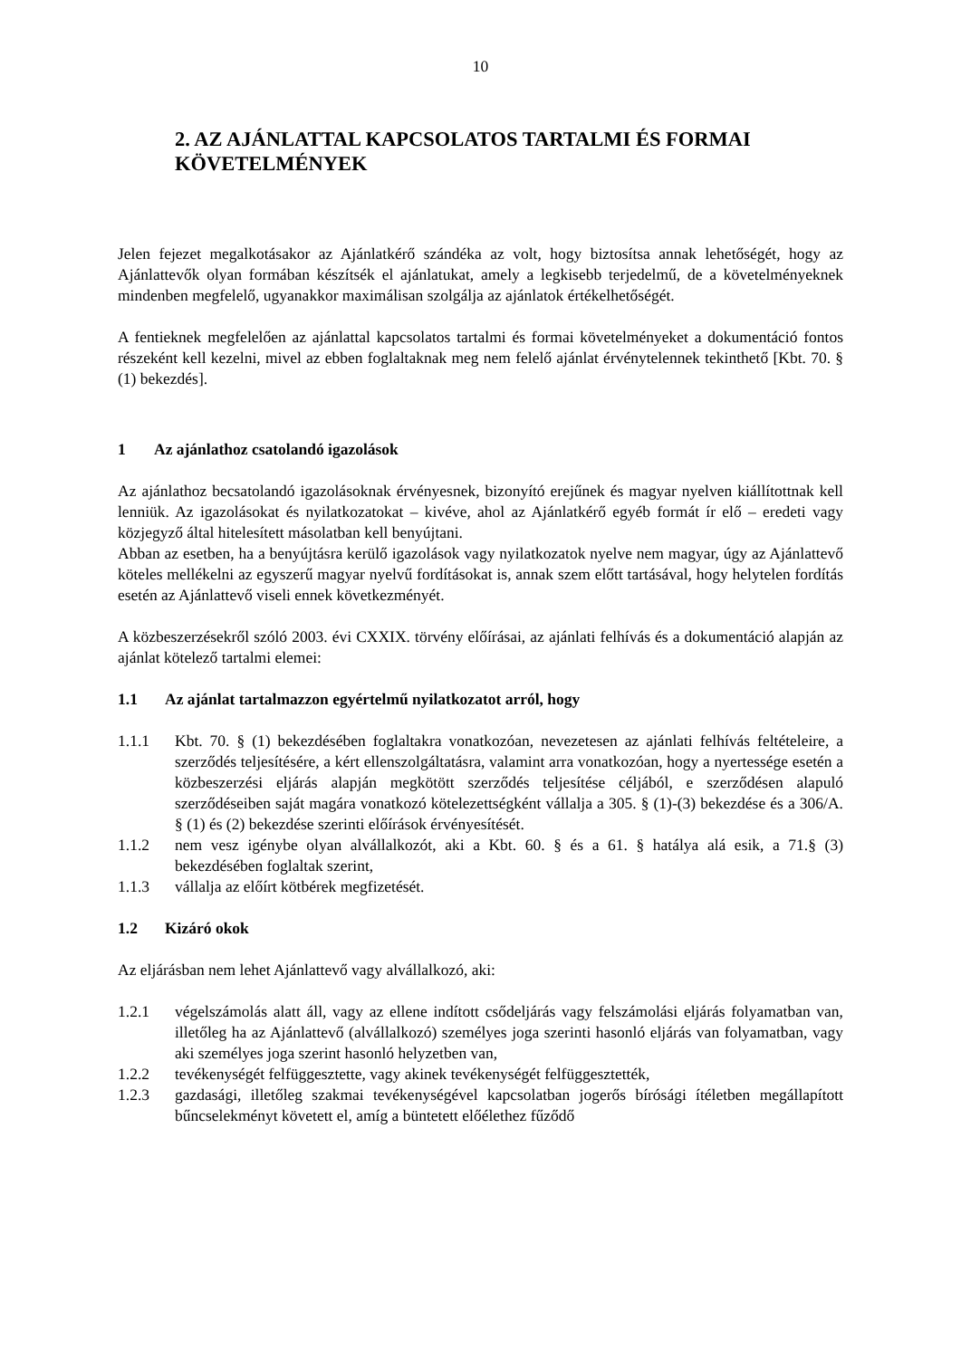10
2. AZ AJÁNLATTAL KAPCSOLATOS TARTALMI ÉS FORMAI KÖVETELMÉNYEK
Jelen fejezet megalkotásakor az Ajánlatkérő szándéka az volt, hogy biztosítsa annak lehetőségét, hogy az Ajánlattevők olyan formában készítsék el ajánlatukat, amely a legkisebb terjedelmű, de a követelményeknek mindenben megfelelő, ugyanakkor maximálisan szolgálja az ajánlatok értékelhetőségét.
A fentieknek megfelelően az ajánlattal kapcsolatos tartalmi és formai követelményeket a dokumentáció fontos részeként kell kezelni, mivel az ebben foglaltaknak meg nem felelő ajánlat érvénytelennek tekinthető [Kbt. 70. § (1) bekezdés].
1 Az ajánlathoz csatolandó igazolások
Az ajánlathoz becsatolandó igazolásoknak érvényesnek, bizonyító erejűnek és magyar nyelven kiállítottnak kell lenniük. Az igazolásokat és nyilatkozatokat – kivéve, ahol az Ajánlatkérő egyéb formát ír elő – eredeti vagy közjegyző által hitelesített másolatban kell benyújtani.
Abban az esetben, ha a benyújtásra kerülő igazolások vagy nyilatkozatok nyelve nem magyar, úgy az Ajánlattevő köteles mellékelni az egyszerű magyar nyelvű fordításokat is, annak szem előtt tartásával, hogy helytelen fordítás esetén az Ajánlattevő viseli ennek következményét.
A közbeszerzésekről szóló 2003. évi CXXIX. törvény előírásai, az ajánlati felhívás és a dokumentáció alapján az ajánlat kötelező tartalmi elemei:
1.1 Az ajánlat tartalmazzon egyértelmű nyilatkozatot arról, hogy
1.1.1 Kbt. 70. § (1) bekezdésében foglaltakra vonatkozóan, nevezetesen az ajánlati felhívás feltételeire, a szerződés teljesítésére, a kért ellenszolgáltatásra, valamint arra vonatkozóan, hogy a nyertessége esetén a közbeszerzési eljárás alapján megkötött szerződés teljesítése céljából, e szerződésen alapuló szerződéseiben saját magára vonatkozó kötelezettségként vállalja a 305. § (1)-(3) bekezdése és a 306/A. § (1) és (2) bekezdése szerinti előírások érvényesítését.
1.1.2 nem vesz igénybe olyan alvállalkozót, aki a Kbt. 60. § és a 61. § hatálya alá esik, a 71.§ (3) bekezdésében foglaltak szerint,
1.1.3 vállalja az előírt kötbérek megfizetését.
1.2 Kizáró okok
Az eljárásban nem lehet Ajánlattevő vagy alvállalkozó, aki:
1.2.1 végelszámolás alatt áll, vagy az ellene indított csődeljárás vagy felszámolási eljárás folyamatban van, illetőleg ha az Ajánlattevő (alvállalkozó) személyes joga szerinti hasonló eljárás van folyamatban, vagy aki személyes joga szerint hasonló helyzetben van,
1.2.2 tevékenységét felfüggesztette, vagy akinek tevékenységét felfüggesztették,
1.2.3 gazdasági, illetőleg szakmai tevékenységével kapcsolatban jogerős bírósági ítéletben megállapított bűncselekményt követett el, amíg a büntetett előélethez fűződő